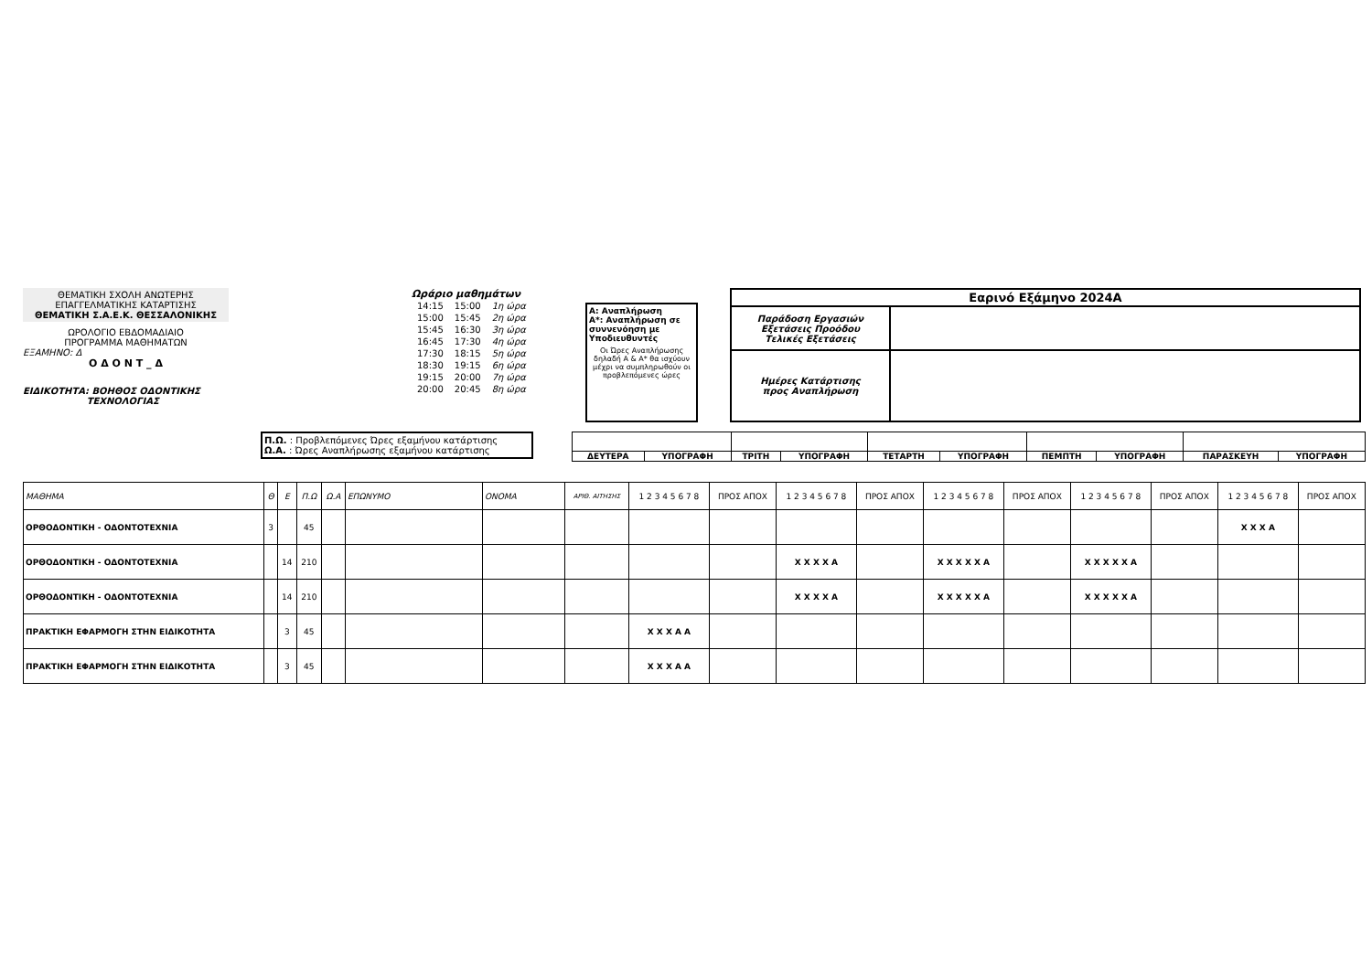ΘΕΜΑΤΙΚΗ ΣΧΟΛΗ ΑΝΩΤΕΡΗΣ
ΕΠΑΓΓΕΛΜΑΤΙΚΗΣ ΚΑΤΑΡΤΙΣΗΣ
ΘΕΜΑΤΙΚΗ Σ.Α.Ε.Κ. ΘΕΣΣΑΛΟΝΙΚΗΣ
ΩΡΟΛΟΓΙΟ ΕΒΔΟΜΑΔΙΑΙΟ
ΠΡΟΓΡΑΜΜΑ ΜΑΘΗΜΑΤΩΝ
ΕΞΑΜΗΝΟ: Δ
Ο Δ Ο Ν Τ _ Δ
ΕΙΔΙΚΟΤΗΤΑ: ΒΟΗΘΟΣ ΟΔΟΝΤΙΚΗΣ
ΤΕΧΝΟΛΟΓΙΑΣ
Ωράριο μαθημάτων
| 14:15 | 15:00 | 1η ώρα |
| 15:00 | 15:45 | 2η ώρα |
| 15:45 | 16:30 | 3η ώρα |
| 16:45 | 17:30 | 4η ώρα |
| 17:30 | 18:15 | 5η ώρα |
| 18:30 | 19:15 | 6η ώρα |
| 19:15 | 20:00 | 7η ώρα |
| 20:00 | 20:45 | 8η ώρα |
Α: Αναπλήρωση
Α*: Αναπλήρωση σε συννενόηση με Υποδιευθυντές
Οι Ώρες Αναπλήρωσης δηλαδή Α & Α* θα ισχύουν μέχρι να συμπληρωθούν οι προβλεπόμενες ώρες
| Εαρινό Εξάμηνο 2024Α | |
| Παράδοση Εργασιών Εξετάσεις Προόδου Τελικές Εξετάσεις | |
| Ημέρες Κατάρτισης προς Αναπλήρωση | |
Π.Ω. : Προβλεπόμενες Ώρες εξαμήνου κατάρτισης
Ω.Α. : Ώρες Αναπλήρωσης εξαμήνου κατάρτισης
| ΔΕΥΤΕΡΑ | ΥΠΟΓΡΑΦΗ | ΤΡΙΤΗ | ΥΠΟΓΡΑΦΗ | ΤΕΤΑΡΤΗ | ΥΠΟΓΡΑΦΗ | ΠΕΜΠΤΗ | ΥΠΟΓΡΑΦΗ | ΠΑΡΑΣΚΕΥΗ | ΥΠΟΓΡΑΦΗ |
| --- | --- | --- | --- | --- | --- | --- | --- | --- | --- |
| ΜΑΘΗΜΑ | Θ | Ε | Π.Ω | Ω.Α | ΕΠΩΝΥΜΟ | ΟΝΟΜΑ | ΑΡΙΘ. ΑΙΤΗΣΗΣ | 1 2 3 4 5 6 7 8 | ΠΡΟΣ ΑΠΟΧ | 1 2 3 4 5 6 7 8 | ΠΡΟΣ ΑΠΟΧ | 1 2 3 4 5 6 7 8 | ΠΡΟΣ ΑΠΟΧ | 1 2 3 4 5 6 7 8 | ΠΡΟΣ ΑΠΟΧ | 1 2 3 4 5 6 7 8 | ΠΡΟΣ ΑΠΟΧ |
| ΟΡΘΟΔΟΝΤΙΚΗ - ΟΔΟΝΤΟΤΕΧΝΙΑ | 3 | | 45 | | | | | | | | | | | | | X X X A | |
| ΟΡΘΟΔΟΝΤΙΚΗ - ΟΔΟΝΤΟΤΕΧΝΙΑ | | 14 | 210 | | | | | | | X X X X A | | X X X X X A | | X X X X X A | | | |
| ΟΡΘΟΔΟΝΤΙΚΗ - ΟΔΟΝΤΟΤΕΧΝΙΑ | | 14 | 210 | | | | | | | X X X X A | | X X X X X A | | X X X X X A | | | |
| ΠΡΑΚΤΙΚΗ ΕΦΑΡΜΟΓΗ ΣΤΗΝ ΕΙΔΙΚΟΤΗΤΑ | | 3 | 45 | | | | | X X X A A | | | | | | | | | |
| ΠΡΑΚΤΙΚΗ ΕΦΑΡΜΟΓΗ ΣΤΗΝ ΕΙΔΙΚΟΤΗΤΑ | | 3 | 45 | | | | | X X X A A | | | | | | | | | |